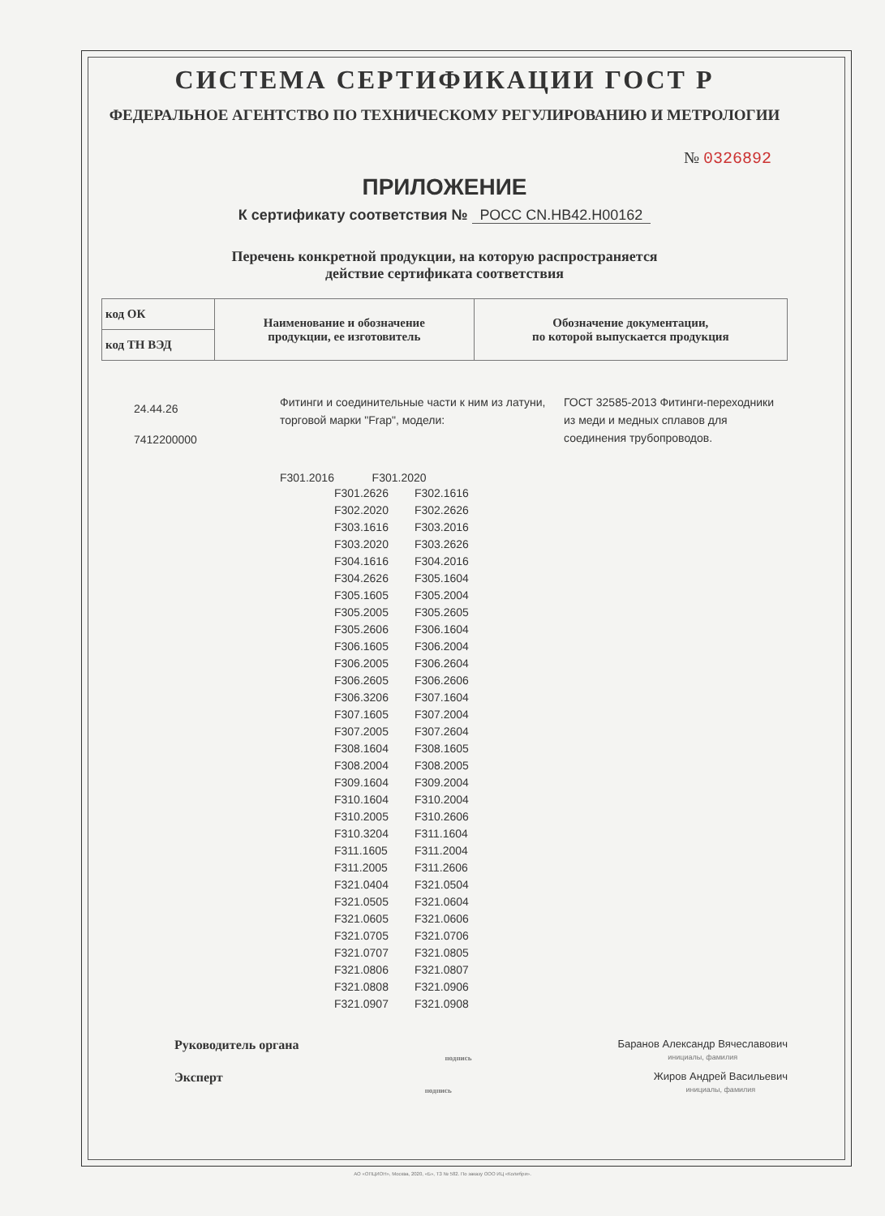СИСТЕМА СЕРТИФИКАЦИИ ГОСТ Р
ФЕДЕРАЛЬНОЕ АГЕНТСТВО ПО ТЕХНИЧЕСКОМУ РЕГУЛИРОВАНИЮ И МЕТРОЛОГИИ
№ 0326892
ПРИЛОЖЕНИЕ
К сертификату соответствия № РОСС CN.НВ42.Н00162
Перечень конкретной продукции, на которую распространяется
действие сертификата соответствия
| код ОК | Наименование и обозначение продукции, ее изготовитель | Обозначение документации, по которой выпускается продукция |
| код ТН ВЭД | | |
24.44.26
7412200000
Фитинги и соединительные части к ним из латуни, торговой марки "Frap", модели:
ГОСТ 32585-2013 Фитинги-переходники из меди и медных сплавов для соединения трубопроводов.
F301.2016 F301.2020
| F301.2626 | F302.1616 |
| F302.2020 | F302.2626 |
| F303.1616 | F303.2016 |
| F303.2020 | F303.2626 |
| F304.1616 | F304.2016 |
| F304.2626 | F305.1604 |
| F305.1605 | F305.2004 |
| F305.2005 | F305.2605 |
| F305.2606 | F306.1604 |
| F306.1605 | F306.2004 |
| F306.2005 | F306.2604 |
| F306.2605 | F306.2606 |
| F306.3206 | F307.1604 |
| F307.1605 | F307.2004 |
| F307.2005 | F307.2604 |
| F308.1604 | F308.1605 |
| F308.2004 | F308.2005 |
| F309.1604 | F309.2004 |
| F310.1604 | F310.2004 |
| F310.2005 | F310.2606 |
| F310.3204 | F311.1604 |
| F311.1605 | F311.2004 |
| F311.2005 | F311.2606 |
| F321.0404 | F321.0504 |
| F321.0505 | F321.0604 |
| F321.0605 | F321.0606 |
| F321.0705 | F321.0706 |
| F321.0707 | F321.0805 |
| F321.0806 | F321.0807 |
| F321.0808 | F321.0906 |
| F321.0907 | F321.0908 |
Руководитель органа
подпись
Баранов Александр Вячеславович
инициалы, фамилия
Эксперт
подпись
Жиров Андрей Васильевич
инициалы, фамилия
АО «ОПЦИОН», Москва, 2020, «Б», ТЗ № 582. По заказу ООО ИЦ «Колибри».